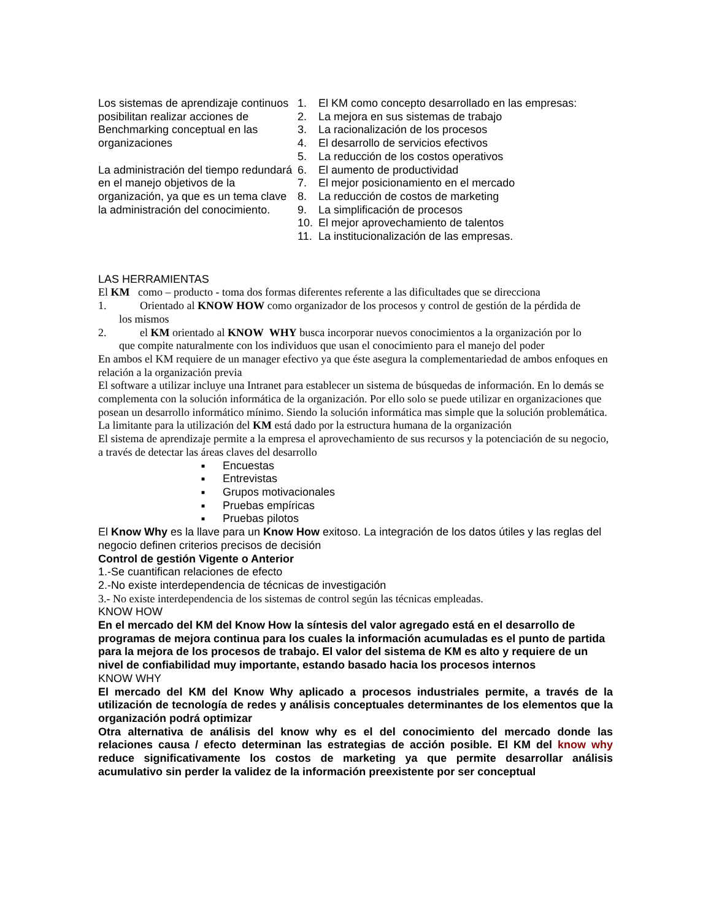Los sistemas de aprendizaje continuos posibilitan realizar acciones de Benchmarking conceptual en las organizaciones
La administración del tiempo redundará en el manejo objetivos de la organización, ya que es un tema clave la administración del conocimiento.
1. El KM como concepto desarrollado en las empresas:
2. La mejora en sus sistemas de trabajo
3. La racionalización de los procesos
4. El desarrollo de servicios efectivos
5. La reducción de los costos operativos
6. El aumento de productividad
7. El mejor posicionamiento en el mercado
8. La reducción de costos de marketing
9. La simplificación de procesos
10. El mejor aprovechamiento de talentos
11. La institucionalización de las empresas.
LAS HERRAMIENTAS
El KM como – producto - toma dos formas diferentes referente a las dificultades que se direcciona
1. Orientado al KNOW HOW como organizador de los procesos y control de gestión de la pérdida de
los mismos
2. el KM orientado al KNOW WHY busca incorporar nuevos conocimientos a la organización por lo
que compite naturalmente con los individuos que usan el conocimiento para el manejo del poder
En ambos el KM requiere de un manager efectivo ya que éste asegura la complementariedad de ambos enfoques en relación a la organización previa
El software a utilizar incluye una Intranet para establecer un sistema de búsquedas de información. En lo demás se complementa con la solución informática de la organización. Por ello solo se puede utilizar en organizaciones que posean un desarrollo informático mínimo. Siendo la solución informática mas simple que la solución problemática. La limitante para la utilización del KM está dado por la estructura humana de la organización
El sistema de aprendizaje permite a la empresa el aprovechamiento de sus recursos y la potenciación de su negocio, a través de detectar las áreas claves del desarrollo
■ Encuestas
■ Entrevistas
■ Grupos motivacionales
■ Pruebas empíricas
■ Pruebas pilotos
El Know Why es la llave para un Know How exitoso. La integración de los datos útiles y las reglas del negocio definen criterios precisos de decisión
Control de gestión Vigente o Anterior
1.-Se cuantifican relaciones de efecto
2.-No existe interdependencia de técnicas de investigación
3.- No existe interdependencia de los sistemas de control según las técnicas empleadas.
KNOW HOW
En el mercado del KM del Know How la síntesis del valor agregado está en el desarrollo de programas de mejora continua para los cuales la información acumuladas es el punto de partida para la mejora de los procesos de trabajo. El valor del sistema de KM es alto y requiere de un nivel de confiabilidad muy importante, estando basado hacia los procesos internos
KNOW WHY
El mercado del KM del Know Why aplicado a procesos industriales permite, a través de la utilización de tecnología de redes y análisis conceptuales determinantes de los elementos que la organización podrá optimizar
Otra alternativa de análisis del know why es el del conocimiento del mercado donde las relaciones causa / efecto determinan las estrategias de acción posible. El KM del know why reduce significativamente los costos de marketing ya que permite desarrollar análisis acumulativo sin perder la validez de la información preexistente por ser conceptual